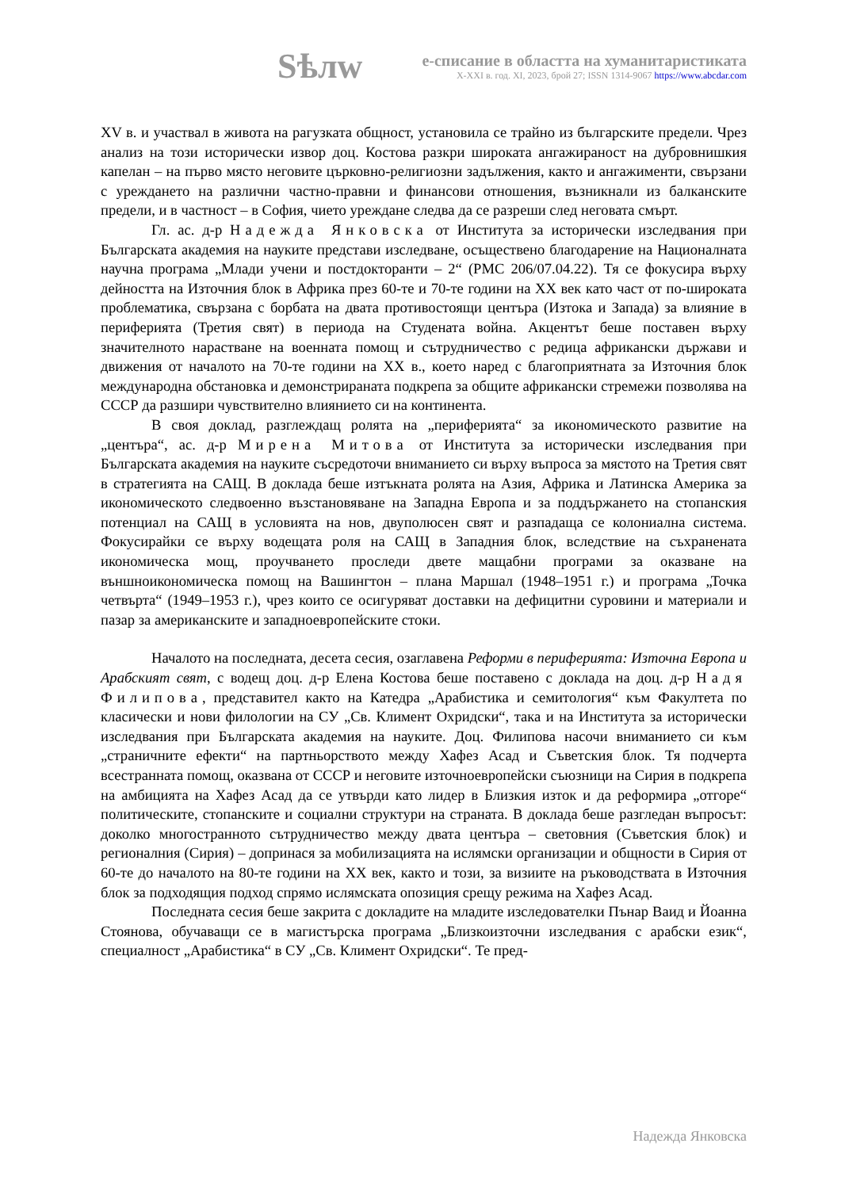Sѣлw
е-списание в областта на хуманитаристиката
X-XXI в. год. XI, 2023, брой 27; ISSN 1314-9067 https://www.abcdar.com
XV в. и участвал в живота на рагузката общност, установила се трайно из българските предели. Чрез анализ на този исторически извор доц. Костова разкри широката ангажираност на дубровнишкия капелан – на първо място неговите църковно-религиозни задължения, както и ангажименти, свързани с уреждането на различни частно-правни и финансови отношения, възникнали из балканските предели, и в частност – в София, чието уреждане следва да се разреши след неговата смърт.
Гл. ас. д-р Надежда Янковска от Института за исторически изследвания при Българската академия на науките представи изследване, осъществено благодарение на Националната научна програма „Млади учени и постдокторанти – 2“ (РМС 206/07.04.22). Тя се фокусира върху дейността на Източния блок в Африка през 60-те и 70-те години на XX век като част от по-широката проблематика, свързана с борбата на двата противостоящи центъра (Изтока и Запада) за влияние в периферията (Третия свят) в периода на Студената война. Акцентът беше поставен върху значителното нарастване на военната помощ и сътрудничество с редица африкански държави и движения от началото на 70-те години на XX в., което наред с благоприятната за Източния блок международна обстановка и демонстрираната подкрепа за общите африкански стремежи позволява на СССР да разшири чувствително влиянието си на континента.
В своя доклад, разглеждащ ролята на „периферията“ за икономическото развитие на „центъра“, ас. д-р Мирена Митова от Института за исторически изследвания при Българската академия на науките съсредоточи вниманието си върху въпроса за мястото на Третия свят в стратегията на САЩ. В доклада беше изтъкната ролята на Азия, Африка и Латинска Америка за икономическото следвоенно възстановяване на Западна Европа и за поддържането на стопанския потенциал на САЩ в условията на нов, двуполюсен свят и разпадаща се колониална система. Фокусирайки се върху водещата роля на САЩ в Западния блок, вследствие на съхранената икономическа мощ, проучването проследи двете мащабни програми за оказване на външноикономическа помощ на Вашингтон – плана Маршал (1948–1951 г.) и програма „Точка четвърта“ (1949–1953 г.), чрез които се осигуряват доставки на дефицитни суровини и материали и пазар за американските и западноевропейските стоки.
Началото на последната, десета сесия, озаглавена Реформи в периферията: Източна Европа и Арабският свят, с водещ доц. д-р Елена Костова беше поставено с доклада на доц. д-р Надя Филипова, представител както на Катедра „Арабистика и семитология“ към Факултета по класически и нови филологии на СУ „Св. Климент Охридски“, така и на Института за исторически изследвания при Българската академия на науките. Доц. Филипова насочи вниманието си към „страничните ефекти“ на партньорството между Хафез Асад и Съветския блок. Тя подчерта всестранната помощ, оказвана от СССР и неговите източноевропейски съюзници на Сирия в подкрепа на амбицията на Хафез Асад да се утвърди като лидер в Близкия изток и да реформира „отгоре“ политическите, стопанските и социални структури на страната. В доклада беше разгледан въпросът: доколко многостранното сътрудничество между двата центъра – световния (Съветския блок) и регионалния (Сирия) – допринася за мобилизацията на ислямски организации и общности в Сирия от 60-те до началото на 80-те години на XX век, както и този, за визиите на ръководствата в Източния блок за подходящия подход спрямо ислямската опозиция срещу режима на Хафез Асад.
Последната сесия беше закрита с докладите на младите изследователки Пънар Ваид и Йоанна Стоянова, обучаващи се в магистърска програма „Близкоизточни изследвания с арабски език“, специалност „Арабистика“ в СУ „Св. Климент Охридски“. Те пред-
Надежда Янковска